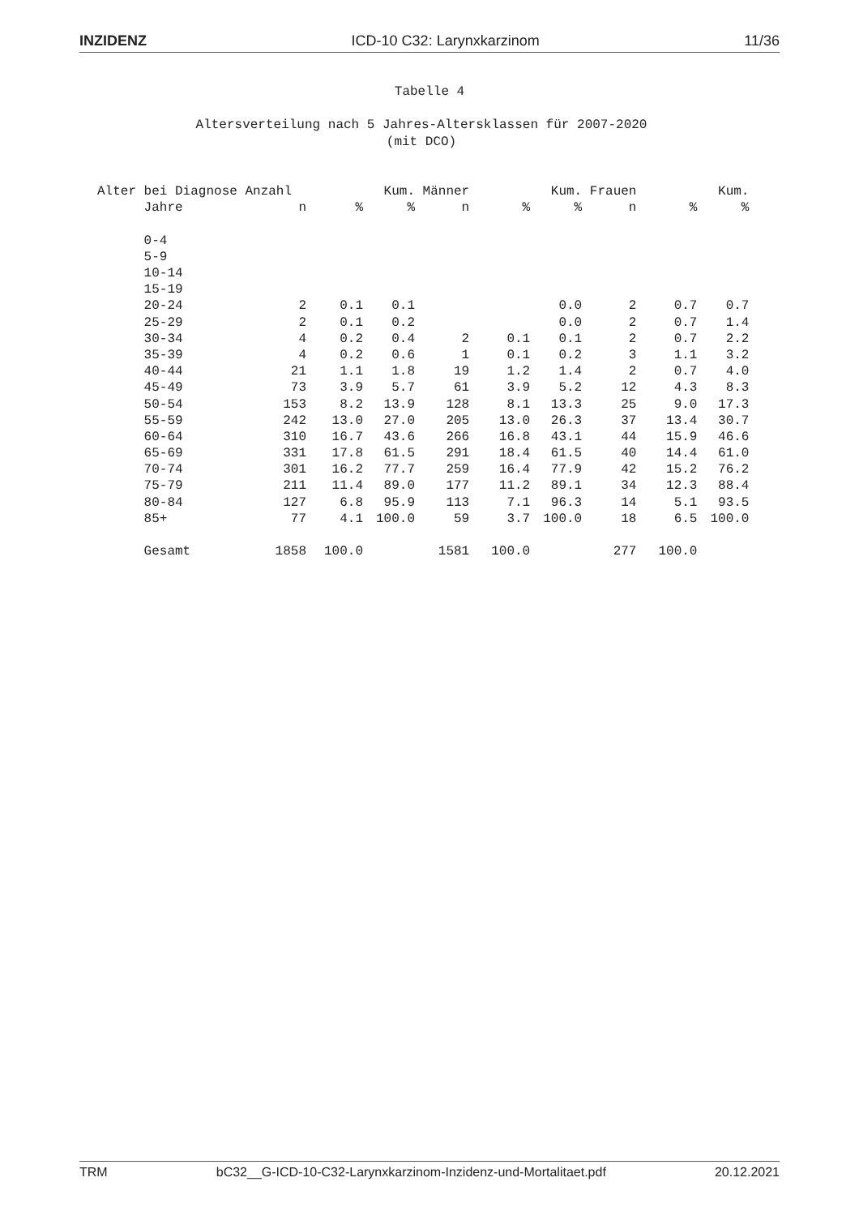INZIDENZ ICD-10 C32: Larynxkarzinom 11/36
Tabelle 4
Altersverteilung nach 5 Jahres-Altersklassen für 2007-2020
(mit DCO)
| Alter bei Diagnose Anzahl | | | Kum. | Männer | | Kum. | Frauen | | Kum. |
| --- | --- | --- | --- | --- | --- | --- | --- | --- | --- |
| Jahre | n | % | % | n | % | % | n | % | % |
| 0-4 | | | | | | | | | |
| 5-9 | | | | | | | | | |
| 10-14 | | | | | | | | | |
| 15-19 | | | | | | | | | |
| 20-24 | 2 | 0.1 | 0.1 | | | 0.0 | 2 | 0.7 | 0.7 |
| 25-29 | 2 | 0.1 | 0.2 | | | 0.0 | 2 | 0.7 | 1.4 |
| 30-34 | 4 | 0.2 | 0.4 | 2 | 0.1 | 0.1 | 2 | 0.7 | 2.2 |
| 35-39 | 4 | 0.2 | 0.6 | 1 | 0.1 | 0.2 | 3 | 1.1 | 3.2 |
| 40-44 | 21 | 1.1 | 1.8 | 19 | 1.2 | 1.4 | 2 | 0.7 | 4.0 |
| 45-49 | 73 | 3.9 | 5.7 | 61 | 3.9 | 5.2 | 12 | 4.3 | 8.3 |
| 50-54 | 153 | 8.2 | 13.9 | 128 | 8.1 | 13.3 | 25 | 9.0 | 17.3 |
| 55-59 | 242 | 13.0 | 27.0 | 205 | 13.0 | 26.3 | 37 | 13.4 | 30.7 |
| 60-64 | 310 | 16.7 | 43.6 | 266 | 16.8 | 43.1 | 44 | 15.9 | 46.6 |
| 65-69 | 331 | 17.8 | 61.5 | 291 | 18.4 | 61.5 | 40 | 14.4 | 61.0 |
| 70-74 | 301 | 16.2 | 77.7 | 259 | 16.4 | 77.9 | 42 | 15.2 | 76.2 |
| 75-79 | 211 | 11.4 | 89.0 | 177 | 11.2 | 89.1 | 34 | 12.3 | 88.4 |
| 80-84 | 127 | 6.8 | 95.9 | 113 | 7.1 | 96.3 | 14 | 5.1 | 93.5 |
| 85+ | 77 | 4.1 | 100.0 | 59 | 3.7 | 100.0 | 18 | 6.5 | 100.0 |
| Gesamt | 1858 | 100.0 | | 1581 | 100.0 | | 277 | 100.0 | |
TRM bC32__G-ICD-10-C32-Larynxkarzinom-Inzidenz-und-Mortalitaet.pdf 20.12.2021